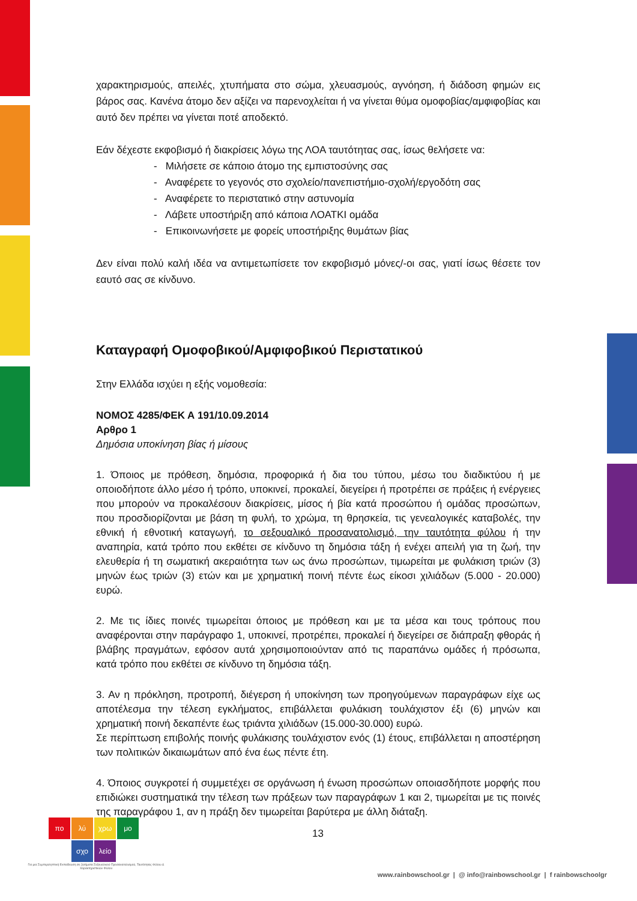χαρακτηρισμούς, απειλές, χτυπήματα στο σώμα, χλευασμούς, αγνόηση, ή διάδοση φημών εις βάρος σας. Κανένα άτομο δεν αξίζει να παρενοχλείται ή να γίνεται θύμα ομοφοβίας/αμφιφοβίας και αυτό δεν πρέπει να γίνεται ποτέ αποδεκτό.
Εάν δέχεστε εκφοβισμό ή διακρίσεις λόγω της ΛΟΑ ταυτότητας σας, ίσως θελήσετε να:
- Μιλήσετε σε κάποιο άτομο της εμπιστοσύνης σας
- Αναφέρετε το γεγονός στο σχολείο/πανεπιστήμιο-σχολή/εργοδότη σας
- Αναφέρετε το περιστατικό στην αστυνομία
- Λάβετε υποστήριξη από κάποια ΛΟΑΤΚΙ ομάδα
- Επικοινωνήσετε με φορείς υποστήριξης θυμάτων βίας
Δεν είναι πολύ καλή ιδέα να αντιμετωπίσετε τον εκφοβισμό μόνες/-οι σας, γιατί ίσως θέσετε τον εαυτό σας σε κίνδυνο.
Καταγραφή Ομοφοβικού/Αμφιφοβικού Περιστατικού
Στην Ελλάδα ισχύει η εξής νομοθεσία:
ΝΟΜΟΣ 4285/ΦΕΚ Α 191/10.09.2014
Αρθρο 1
Δημόσια υποκίνηση βίας ή μίσους
1. Όποιος με πρόθεση, δημόσια, προφορικά ή δια του τύπου, μέσω του διαδικτύου ή με οποιοδήποτε άλλο μέσο ή τρόπο, υποκινεί, προκαλεί, διεγείρει ή προτρέπει σε πράξεις ή ενέργειες που μπορούν να προκαλέσουν διακρίσεις, μίσος ή βία κατά προσώπου ή ομάδας προσώπων, που προσδιορίζονται με βάση τη φυλή, το χρώμα, τη θρησκεία, τις γενεαλογικές καταβολές, την εθνική ή εθνοτική καταγωγή, το σεξουαλικό προσανατολισμό, την ταυτότητα φύλου ή την αναπηρία, κατά τρόπο που εκθέτει σε κίνδυνο τη δημόσια τάξη ή ενέχει απειλή για τη ζωή, την ελευθερία ή τη σωματική ακεραιότητα των ως άνω προσώπων, τιμωρείται με φυλάκιση τριών (3) μηνών έως τριών (3) ετών και με χρηματική ποινή πέντε έως είκοσι χιλιάδων (5.000 - 20.000) ευρώ.
2. Με τις ίδιες ποινές τιμωρείται όποιος με πρόθεση και με τα μέσα και τους τρόπους που αναφέρονται στην παράγραφο 1, υποκινεί, προτρέπει, προκαλεί ή διεγείρει σε διάπραξη φθοράς ή βλάβης πραγμάτων, εφόσον αυτά χρησιμοποιούνταν από τις παραπάνω ομάδες ή πρόσωπα, κατά τρόπο που εκθέτει σε κίνδυνο τη δημόσια τάξη.
3. Αν η πρόκληση, προτροπή, διέγερση ή υποκίνηση των προηγούμενων παραγράφων είχε ως αποτέλεσμα την τέλεση εγκλήματος, επιβάλλεται φυλάκιση τουλάχιστον έξι (6) μηνών και χρηματική ποινή δεκαπέντε έως τριάντα χιλιάδων (15.000-30.000) ευρώ.
Σε περίπτωση επιβολής ποινής φυλάκισης τουλάχιστον ενός (1) έτους, επιβάλλεται η αποστέρηση των πολιτικών δικαιωμάτων από ένα έως πέντε έτη.
4. Όποιος συγκροτεί ή συμμετέχει σε οργάνωση ή ένωση προσώπων οποιασδήποτε μορφής που επιδιώκει συστηματικά την τέλεση των πράξεων των παραγράφων 1 και 2, τιμωρείται με τις ποινές της παραγράφου 1, αν η πράξη δεν τιμωρείται βαρύτερα με άλλη διάταξη.
πο λύ χρω μο
σχο λείο
Για μια Συμπεριληπτική Εκπαίδευση σε ζητήματα Σεξουαλικού Προσανατολισμού, Ταυτότητας Φύλου & Χαρακτηριστικών Φύλου
13
www.rainbowschool.gr | @ info@rainbowschool.gr | f rainbowschoolgr